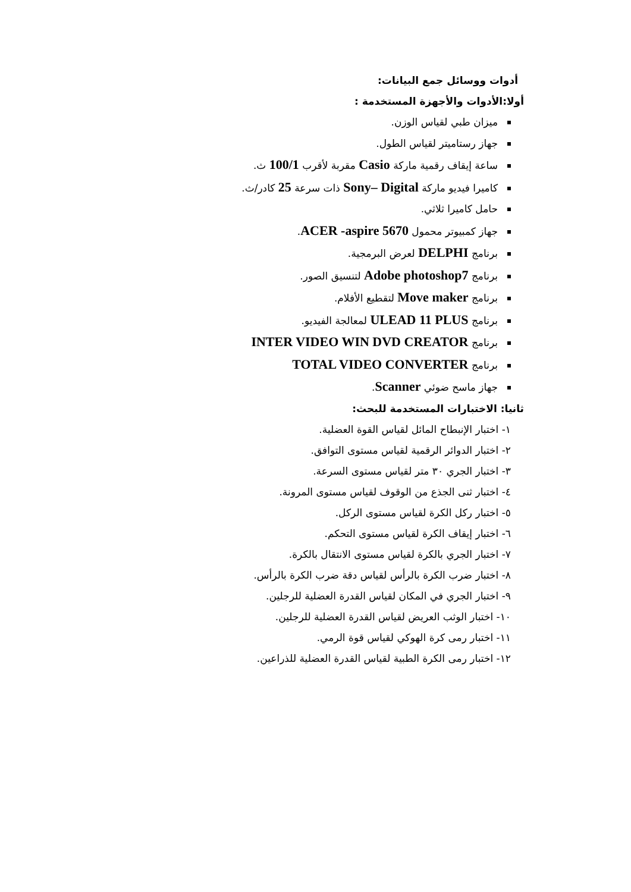أدوات ووسائل جمع البيانات:
أولا:الأدوات والأجهزة المستخدمة :
ميزان طبي لقياس الوزن.
جهاز رستاميتر لقياس الطول.
ساعة إيقاف رقمية ماركة Casio مقربة لأقرب 100/1 ث.
كاميرا فيديو ماركة Sony– Digital ذات سرعة 25 كادر/ث.
حامل كاميرا ثلاثي.
جهاز كمبيوتر محمول ACER -aspire 5670.
برنامج DELPHI لعرض البرمجية.
برنامج Adobe photoshop7 لتنسيق الصور.
برنامج Move maker لتقطيع الأفلام.
برنامج ULEAD 11 PLUS لمعالجة الفيديو.
برنامج INTER VIDEO WIN DVD CREATOR
برنامج TOTAL VIDEO CONVERTER
جهاز ماسح ضوئي Scanner.
ثانيا: الاختبارات المستخدمة للبحث:
١- اختبار الإنبطاح المائل لقياس القوة العضلية.
٢- اختبار الدوائر الرقمية لقياس مستوى التوافق.
٣- اختبار الجري ٣٠ متر لقياس مستوى السرعة.
٤- اختبار ثنى الجذع من الوقوف لقياس مستوى المرونة.
٥- اختبار ركل الكرة لقياس مستوى الركل.
٦- اختبار إيقاف الكرة لقياس مستوى التحكم.
٧- اختبار الجري بالكرة لقياس مستوى الانتقال بالكرة.
٨- اختبار ضرب الكرة بالرأس لقياس دقة ضرب الكرة بالرأس.
٩- اختبار الجري في المكان لقياس القدرة العضلية للرجلين.
١٠- اختبار الوثب العريض لقياس القدرة العضلية للرجلين.
١١- اختبار رمى كرة الهوكي لقياس قوة الرمي.
١٢- اختبار رمى الكرة الطبية لقياس القدرة العضلية للذراعين.